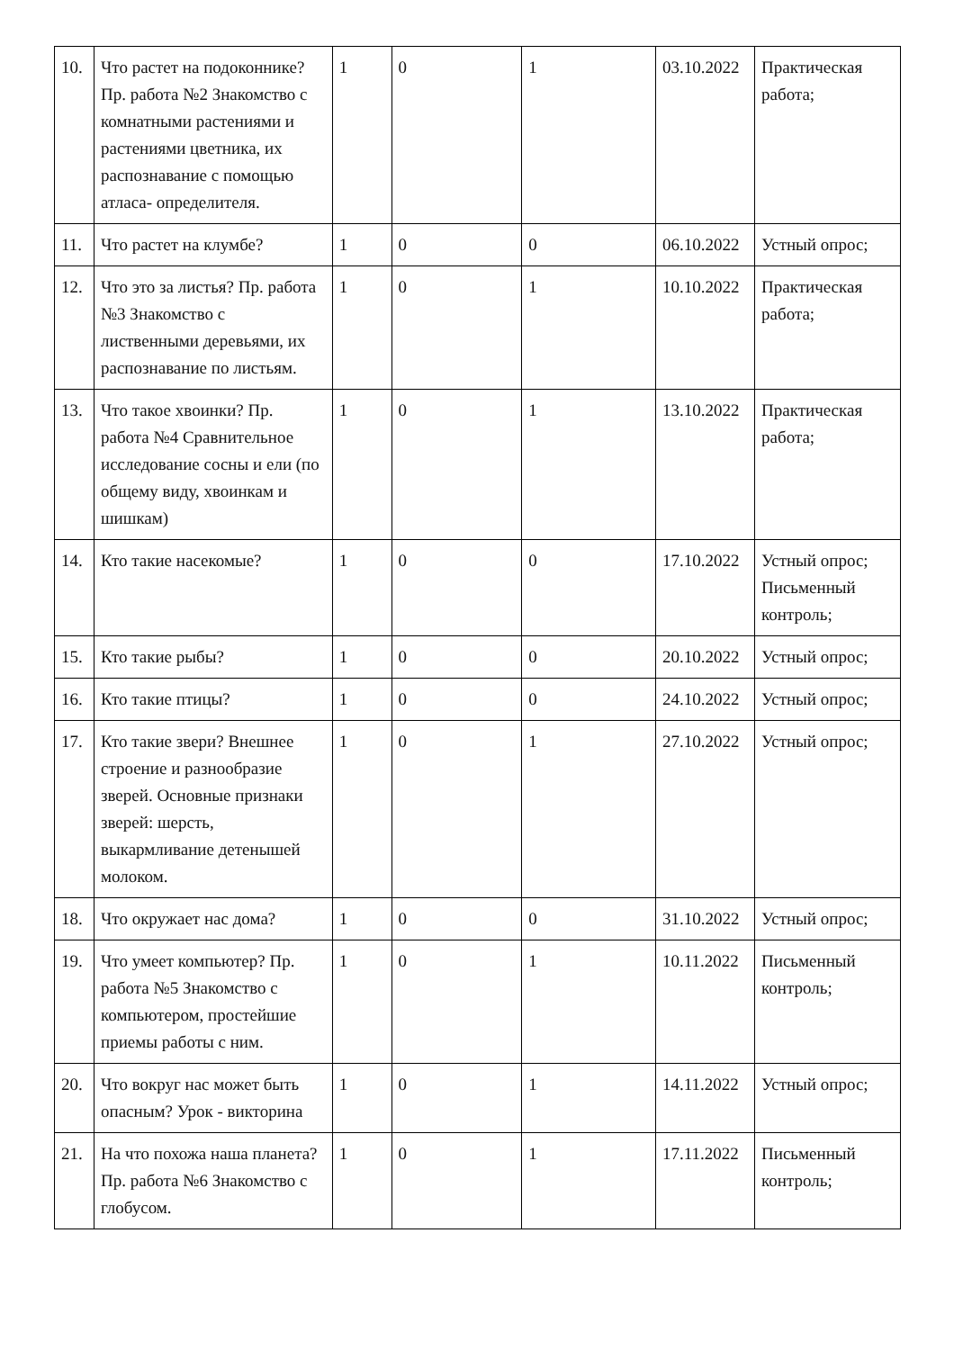| 10. | Что растет на подоконнике? Пр. работа №2 Знакомство с комнатными растениями и растениями цветника, их распознавание с помощью атласа- определителя. | 1 | 0 | 1 | 03.10.2022 | Практическая работа; |
| 11. | Что растет на клумбе? | 1 | 0 | 0 | 06.10.2022 | Устный опрос; |
| 12. | Что это за листья? Пр. работа №3 Знакомство с лиственными деревьями, их распознавание по листьям. | 1 | 0 | 1 | 10.10.2022 | Практическая работа; |
| 13. | Что такое хвоинки? Пр. работа №4 Сравнительное исследование сосны и ели (по общему виду, хвоинкам и шишкам) | 1 | 0 | 1 | 13.10.2022 | Практическая работа; |
| 14. | Кто такие насекомые? | 1 | 0 | 0 | 17.10.2022 | Устный опрос; Письменный контроль; |
| 15. | Кто такие рыбы? | 1 | 0 | 0 | 20.10.2022 | Устный опрос; |
| 16. | Кто такие птицы? | 1 | 0 | 0 | 24.10.2022 | Устный опрос; |
| 17. | Кто такие звери? Внешнее строение и разнообразие зверей. Основные признаки зверей: шерсть, выкармливание детенышей молоком. | 1 | 0 | 1 | 27.10.2022 | Устный опрос; |
| 18. | Что окружает нас дома? | 1 | 0 | 0 | 31.10.2022 | Устный опрос; |
| 19. | Что умеет компьютер? Пр. работа №5 Знакомство с компьютером, простейшие приемы работы с ним. | 1 | 0 | 1 | 10.11.2022 | Письменный контроль; |
| 20. | Что вокруг нас может быть опасным? Урок - викторина | 1 | 0 | 1 | 14.11.2022 | Устный опрос; |
| 21. | На что похожа наша планета? Пр. работа №6 Знакомство с глобусом. | 1 | 0 | 1 | 17.11.2022 | Письменный контроль; |